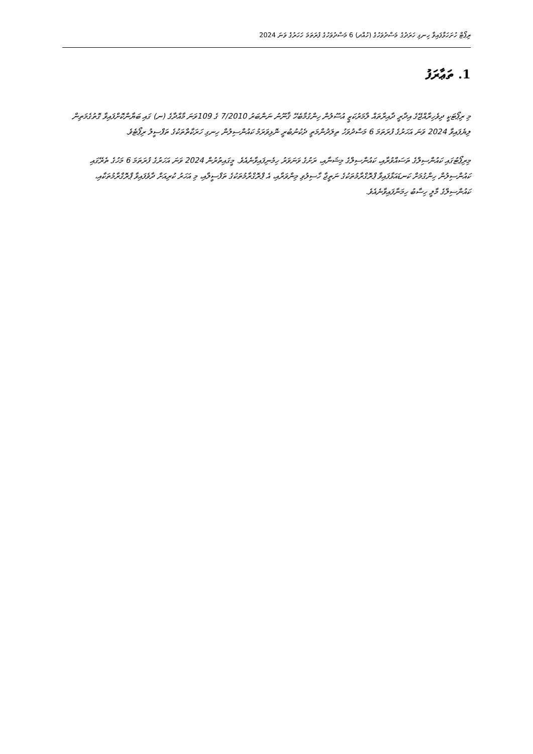ރިޕޯޓް ހުށަހަޅާފައިވާ ހިނގި ހަރަދުގެ މަސްދުވަހުގެ (ހުއްދ) 6 މަސްދުވަހުގެ ފުރަތަމަ ހަހަރުގެ ވަނަ 2024
1. ތަޢާރަފު
މި ރިޕޯޓަކީ ދިވެހިރާއްޖޭގެ އިދާރީ ދާއިރާތައް ލާމަރުކަޒީ އުސޫލުން ހިންގުމާބެހޭ ޤާނޫނު ނަންބަރު 7/2010 ގެ 109ވަނަ މާއްދާގެ (ނ) ގައި ބަޔާންކޮށްފައިވާ ގޮތުގެމަތިން ލިޔެފައިވާ 2024 ވަނަ އަހަރުގެ ފުރަތަމަ 6 މަސްދުވަހު ތިލަދުންމަތީ ދެކުނުބުރީ ނޮޅިވަރަމު ކައުންސިލުން ހިނގި ހަރަކާތްތަކުގެ ތަފްސީލު ރިޕޯޓެވެ.
މިރިޕޯޓުގައި ކައުންސިލްގެ ތަސައްވުރާއި، ކައުންސިލްގެ މިޝަނާއި، ރަށުގެ ވަނަވަރު ހިމެނިފައިވާނެއެވެ. މީގައިތުރުން 2024 ވަނަ އަހަރުގެ ފުރަތަމަ 6 މަހުގެ ތެރޭގައި ކައުންސިލުން ހިންގުމަށް ކަނޑައަޅާފައިވާ ޕްރޮގްރާމުތަކުގެ ނަތީޖާ ހާސިލުވި މިންވަރާއި، އެ ޕްރޮގްރާމުތަކުގެ ތަފްސީލާއި، މި އަހަރު ކުރިއަށް ދާވެފައިވާ ޕްރޮގްރާމުތަކާއި، ކައުންސިލްގެ މާލީ ހިސާބު ހިމަނާފައިވާނެއެވެ.